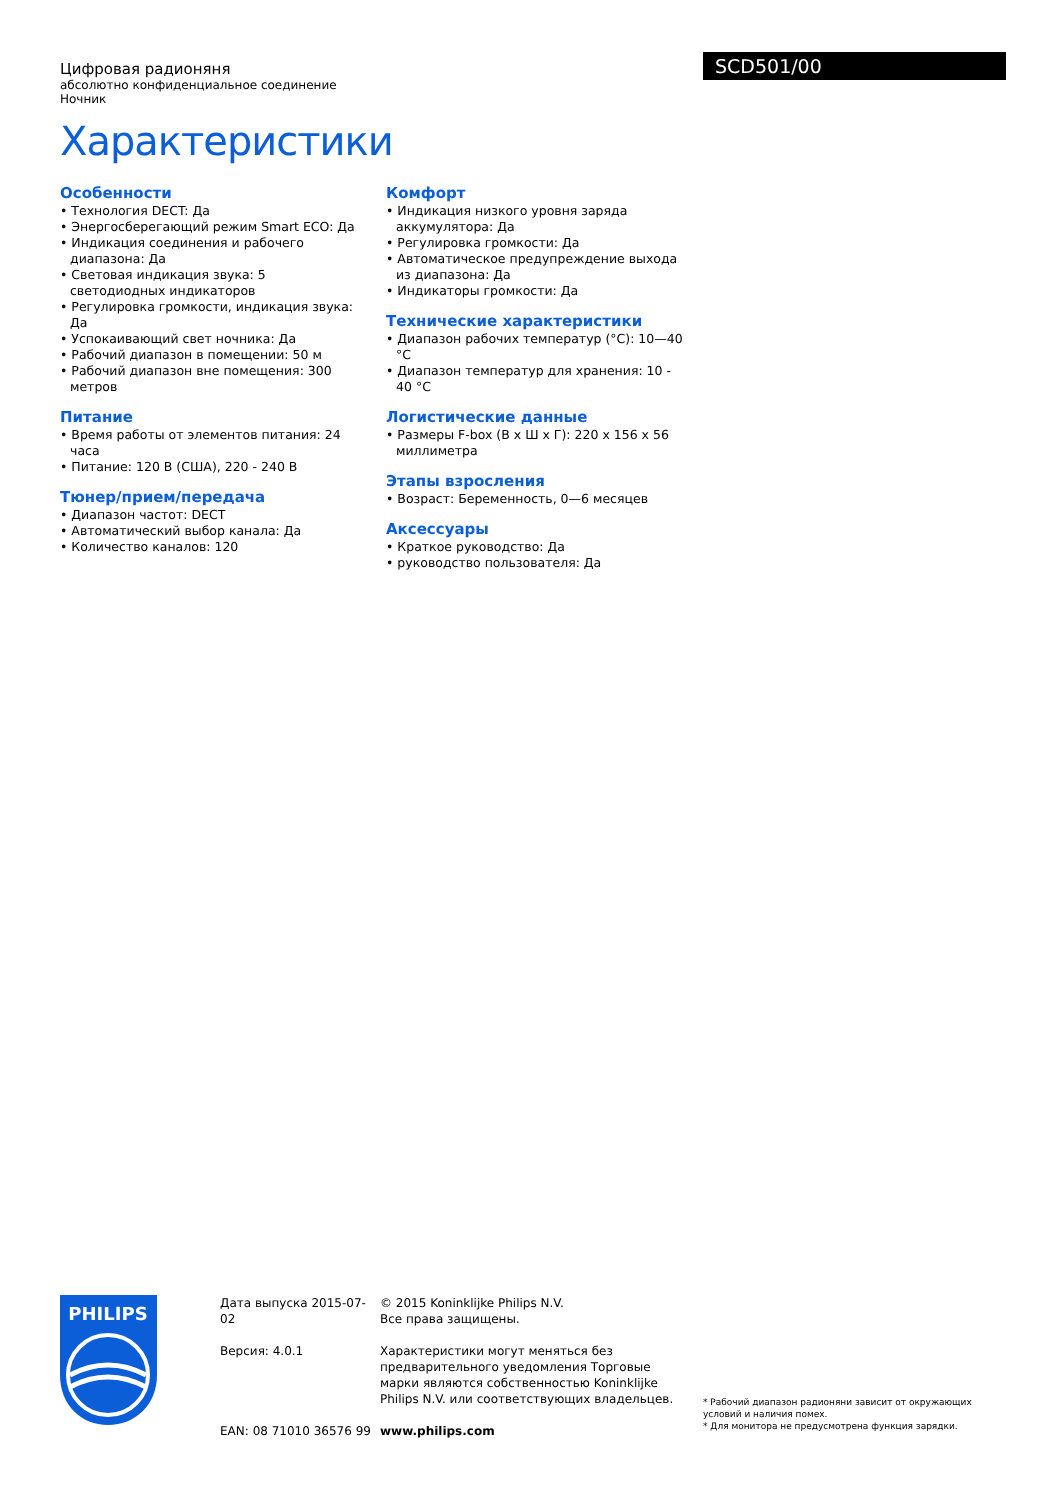Цифровая радионяня
абсолютно конфиденциальное соединение Ночник
Характеристики
SCD501/00
Особенности
• Технология DECT: Да
• Энергосберегающий режим Smart ECO: Да
• Индикация соединения и рабочего диапазона: Да
• Световая индикация звука: 5 светодиодных индикаторов
• Регулировка громкости, индикация звука: Да
• Успокаивающий свет ночника: Да
• Рабочий диапазон в помещении: 50 м
• Рабочий диапазон вне помещения: 300 метров
Питание
• Время работы от элементов питания: 24 часа
• Питание: 120 В (США), 220 - 240 В
Тюнер/прием/передача
• Диапазон частот: DECT
• Автоматический выбор канала: Да
• Количество каналов: 120
Комфорт
• Индикация низкого уровня заряда аккумулятора: Да
• Регулировка громкости: Да
• Автоматическое предупреждение выхода из диапазона: Да
• Индикаторы громкости: Да
Технические характеристики
• Диапазон рабочих температур (°C): 10—40 °C
• Диапазон температур для хранения: 10 - 40 °C
Логистические данные
• Размеры F-box (В x Ш x Г): 220 x 156 x 56 миллиметра
Этапы взросления
• Возраст: Беременность, 0—6 месяцев
Аксессуары
• Краткое руководство: Да
• руководство пользователя: Да
PHILIPS
Дата выпуска 2015-07-02
Версия: 4.0.1
EAN: 08 71010 36576 99
© 2015 Koninklijke Philips N.V.
Все права защищены.
Характеристики могут меняться без предварительного уведомления Торговые марки являются собственностью Koninklijke Philips N.V. или соответствующих владельцев.
www.philips.com
* Рабочий диапазон радионяни зависит от окружающих условий и наличия помех.
* Для монитора не предусмотрена функция зарядки.